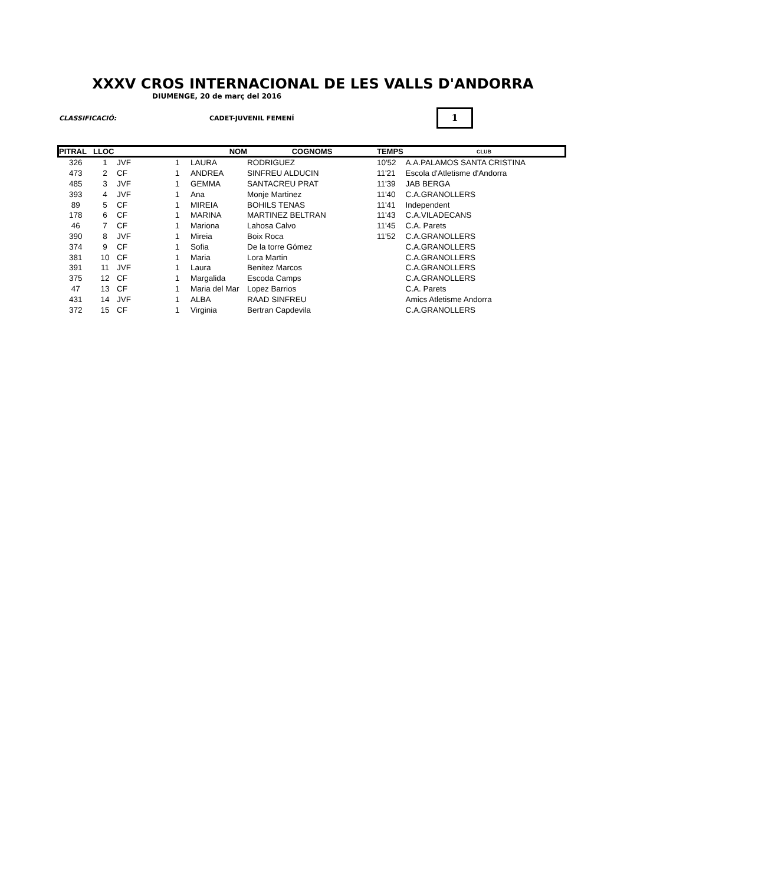XXXV CROS INTERNACIONAL DE LES VALLS D'ANDORRA
DIUMENGE, 20 de març del 2016
CLASSIFICACIÓ: CADET-JUVENIL FEMENÍ 1
| PITRAL | LLOC | | | NOM | COGNOMS | TEMPS | CLUB |
| --- | --- | --- | --- | --- | --- | --- | --- |
| 326 | 1 | JVF | 1 | LAURA | RODRIGUEZ | 10'52 | A.A.PALAMOS SANTA CRISTINA |
| 473 | 2 | CF | 1 | ANDREA | SINFREU ALDUCIN | 11'21 | Escola d'Atletisme d'Andorra |
| 485 | 3 | JVF | 1 | GEMMA | SANTACREU PRAT | 11'39 | JAB BERGA |
| 393 | 4 | JVF | 1 | Ana | Monje Martinez | 11'40 | C.A.GRANOLLERS |
| 89 | 5 | CF | 1 | MIREIA | BOHILS TENAS | 11'41 | Independent |
| 178 | 6 | CF | 1 | MARINA | MARTINEZ BELTRAN | 11'43 | C.A.VILADECANS |
| 46 | 7 | CF | 1 | Mariona | Lahosa Calvo | 11'45 | C.A. Parets |
| 390 | 8 | JVF | 1 | Mireia | Boix Roca | 11'52 | C.A.GRANOLLERS |
| 374 | 9 | CF | 1 | Sofia | De la torre Gómez | | C.A.GRANOLLERS |
| 381 | 10 | CF | 1 | Maria | Lora Martin | | C.A.GRANOLLERS |
| 391 | 11 | JVF | 1 | Laura | Benitez Marcos | | C.A.GRANOLLERS |
| 375 | 12 | CF | 1 | Margalida | Escoda Camps | | C.A.GRANOLLERS |
| 47 | 13 | CF | 1 | Maria del Mar | Lopez Barrios | | C.A. Parets |
| 431 | 14 | JVF | 1 | ALBA | RAAD SINFREU | | Amics Atletisme Andorra |
| 372 | 15 | CF | 1 | Virginia | Bertran Capdevila | | C.A.GRANOLLERS |